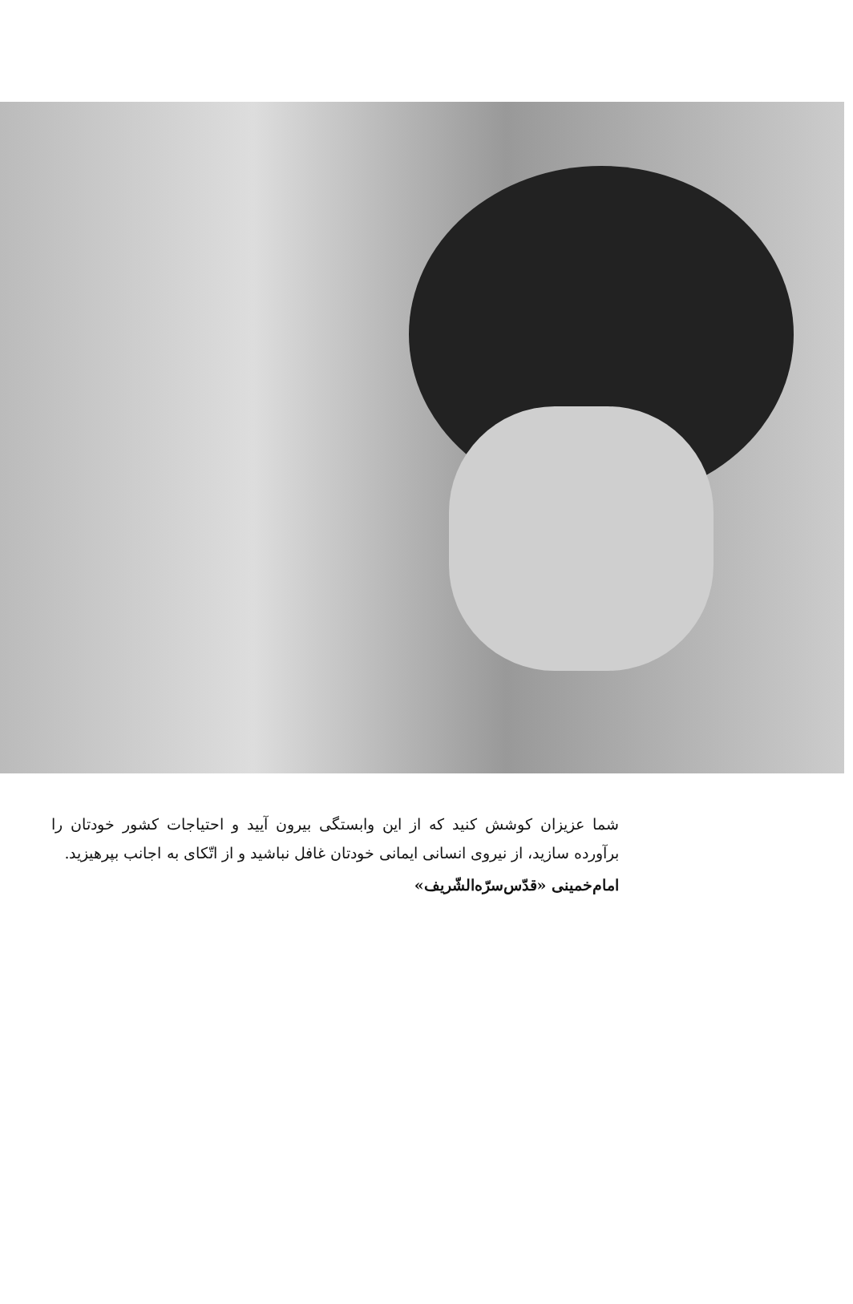شما عزیزان کوشش کنید که از این وابستگی بیرون آیید و احتیاجات کشور خودتان را برآورده سازید، از نیروی انسانی ایمانی خودتان غافل نباشید و از اتّکای به اجانب بپرهیزید.
امام‌خمینی «قدّس‌سرّه‌الشّریف»